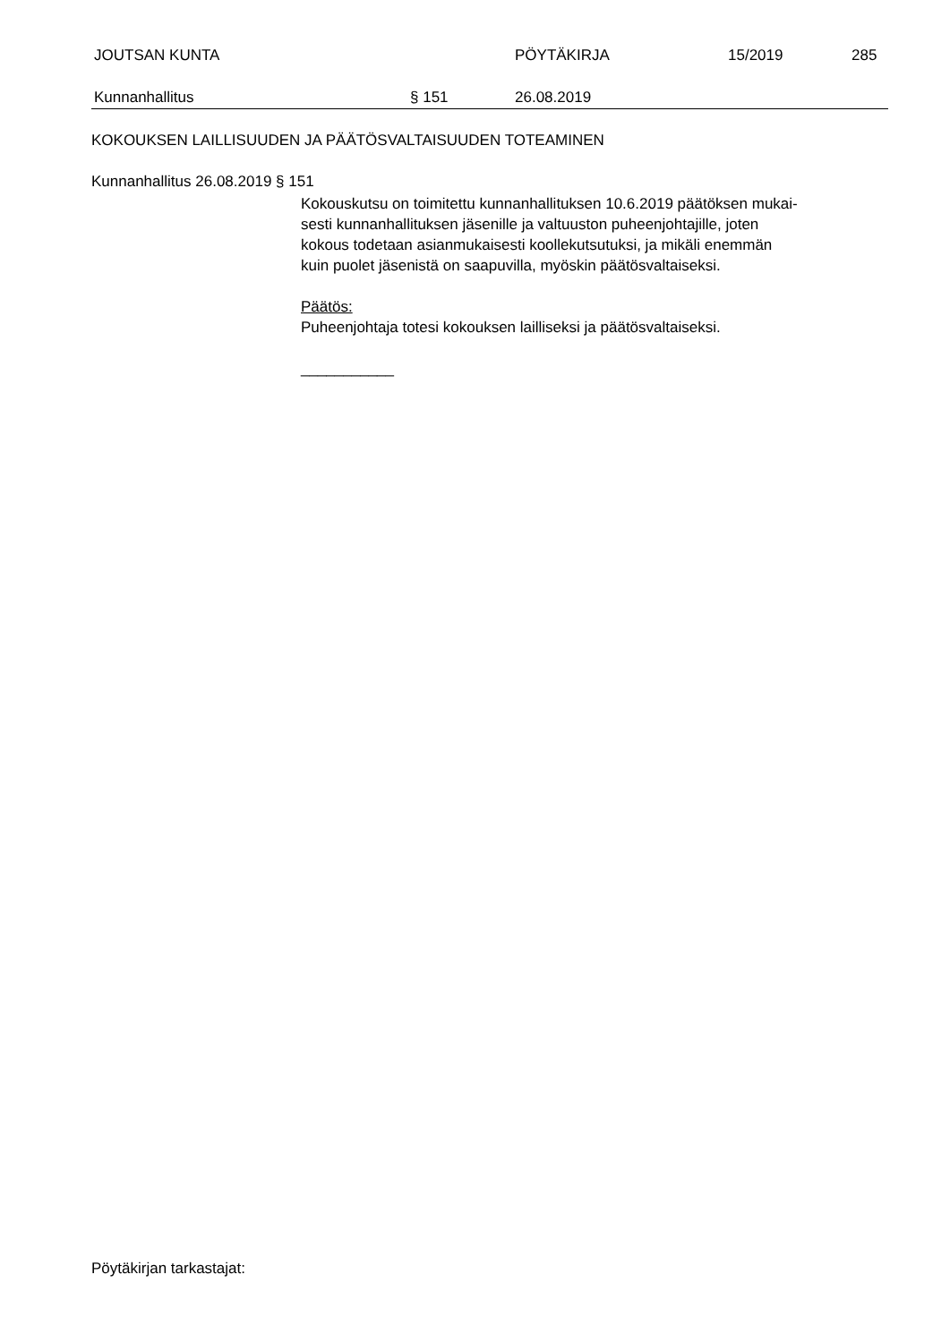JOUTSAN KUNTA PÖYTÄKIRJA 15/2019 285
Kunnanhallitus § 151 26.08.2019
KOKOUKSEN LAILLISUUDEN JA PÄÄTÖSVALTAISUUDEN TOTEAMINEN
Kunnanhallitus 26.08.2019 § 151
Kokouskutsu on toimitettu kunnanhallituksen 10.6.2019 päätöksen mukai-
sesti kunnanhallituksen jäsenille ja valtuuston puheenjohtajille, joten
kokous todetaan asianmukaisesti koollekutsutuksi, ja mikäli enemmän
kuin puolet jäsenistä on saapuvilla, myöskin päätösvaltaiseksi.
Päätös:
Puheenjohtaja totesi kokouksen lailliseksi ja päätösvaltaiseksi.
___________
Pöytäkirjan tarkastajat: